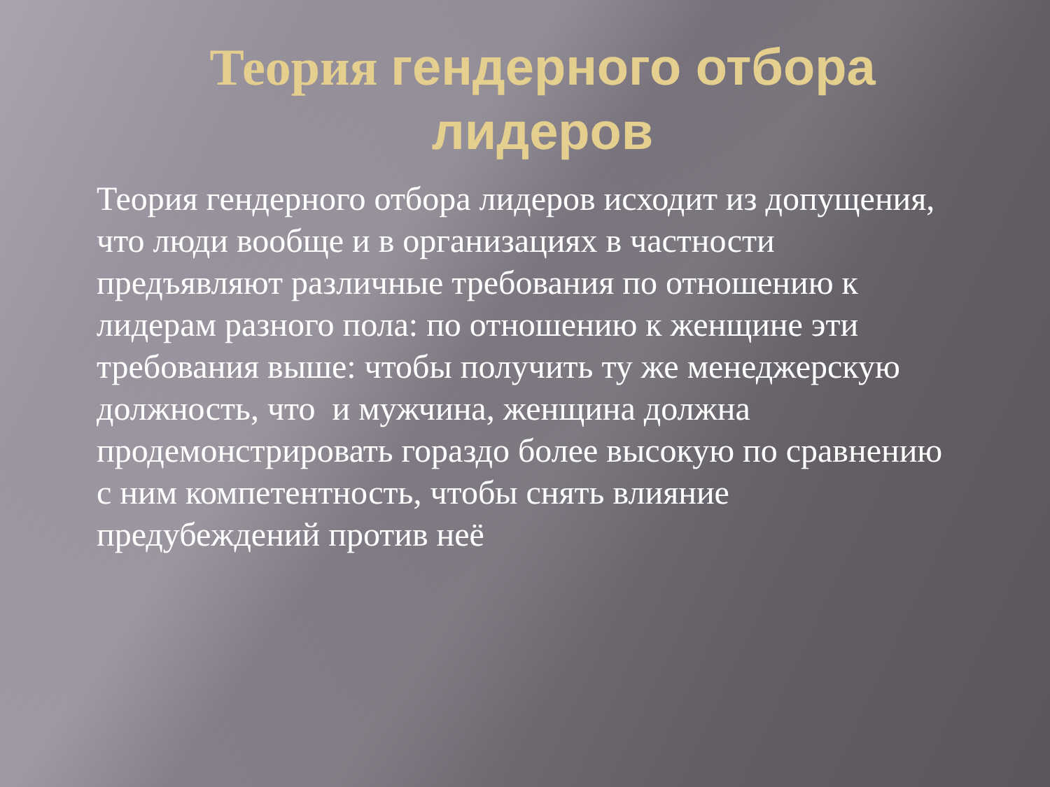Теория гендерного отбора лидеров
Теория гендерного отбора лидеров исходит из допущения, что люди вообще и в организациях в частности предъявляют различные требования по отношению к лидерам разного пола: по отношению к женщине эти требования выше: чтобы получить ту же менеджерскую должность, что и мужчина, женщина должна продемонстрировать гораздо более высокую по сравнению с ним компетентность, чтобы снять влияние предубеждений против неё